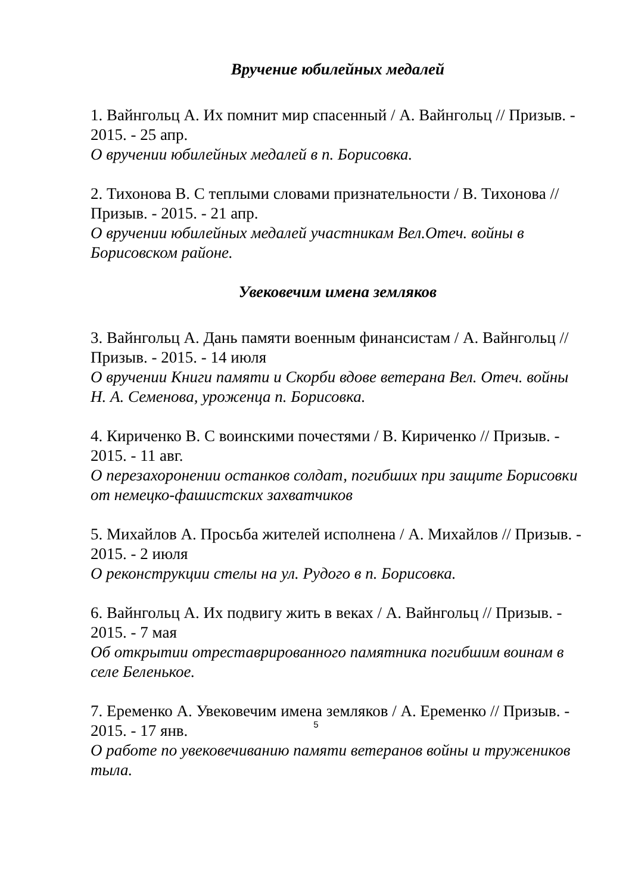Вручение юбилейных медалей
1. Вайнгольц А. Их помнит мир спасенный / А. Вайнгольц // Призыв. - 2015. - 25 апр.
О вручении юбилейных медалей в п. Борисовка.
2. Тихонова В. С теплыми словами признательности / В. Тихонова // Призыв. - 2015. - 21 апр.
О вручении юбилейных медалей участникам Вел.Отеч. войны в Борисовском районе.
Увековечим имена земляков
3. Вайнгольц А. Дань памяти военным финансистам / А. Вайнгольц // Призыв. - 2015. - 14 июля
О вручении Книги памяти и Скорби вдове ветерана Вел. Отеч. войны Н. А. Семенова, уроженца п. Борисовка.
4. Кириченко В. С воинскими почестями / В. Кириченко // Призыв. - 2015. - 11 авг.
О перезахоронении останков солдат, погибших при защите Борисовки от немецко-фашистских захватчиков
5. Михайлов А. Просьба жителей исполнена / А. Михайлов // Призыв. - 2015. - 2 июля
О реконструкции стелы на ул. Рудого в п. Борисовка.
6. Вайнгольц А. Их подвигу жить в веках / А. Вайнгольц // Призыв. - 2015. - 7 мая
Об открытии отреставрированного памятника погибшим воинам в селе Беленькое.
7. Еременко А. Увековечим имена земляков / А. Еременко // Призыв. - 2015. - 17 янв.
О работе по увековечиванию памяти ветеранов войны и тружеников тыла.
5